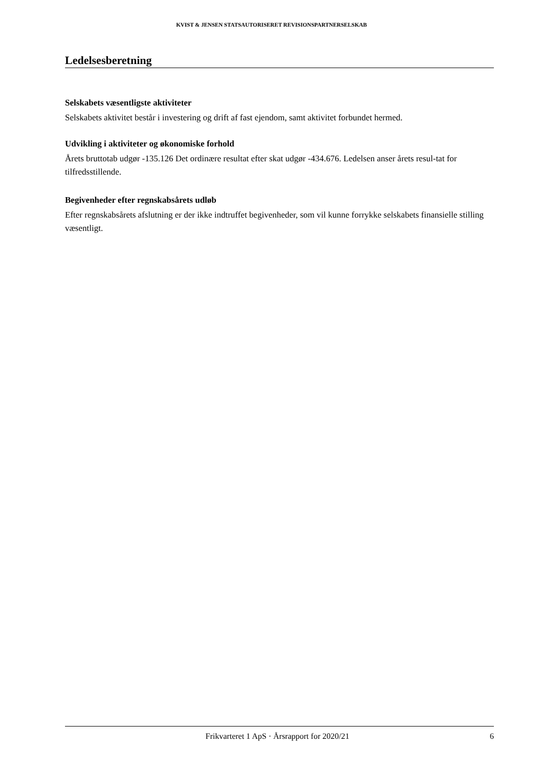KVIST & JENSEN STATSAUTORISERET REVISIONSPARTNERSELSKAB
Ledelsesberetning
Selskabets væsentligste aktiviteter
Selskabets aktivitet består i investering og drift af fast ejendom, samt aktivitet forbundet hermed.
Udvikling i aktiviteter og økonomiske forhold
Årets bruttotab udgør -135.126 Det ordinære resultat efter skat udgør -434.676. Ledelsen anser årets resul-tat for tilfredsstillende.
Begivenheder efter regnskabsårets udløb
Efter regnskabsårets afslutning er der ikke indtruffet begivenheder, som vil kunne forrykke selskabets finansielle stilling væsentligt.
Frikvarteret 1 ApS · Årsrapport for 2020/21 6